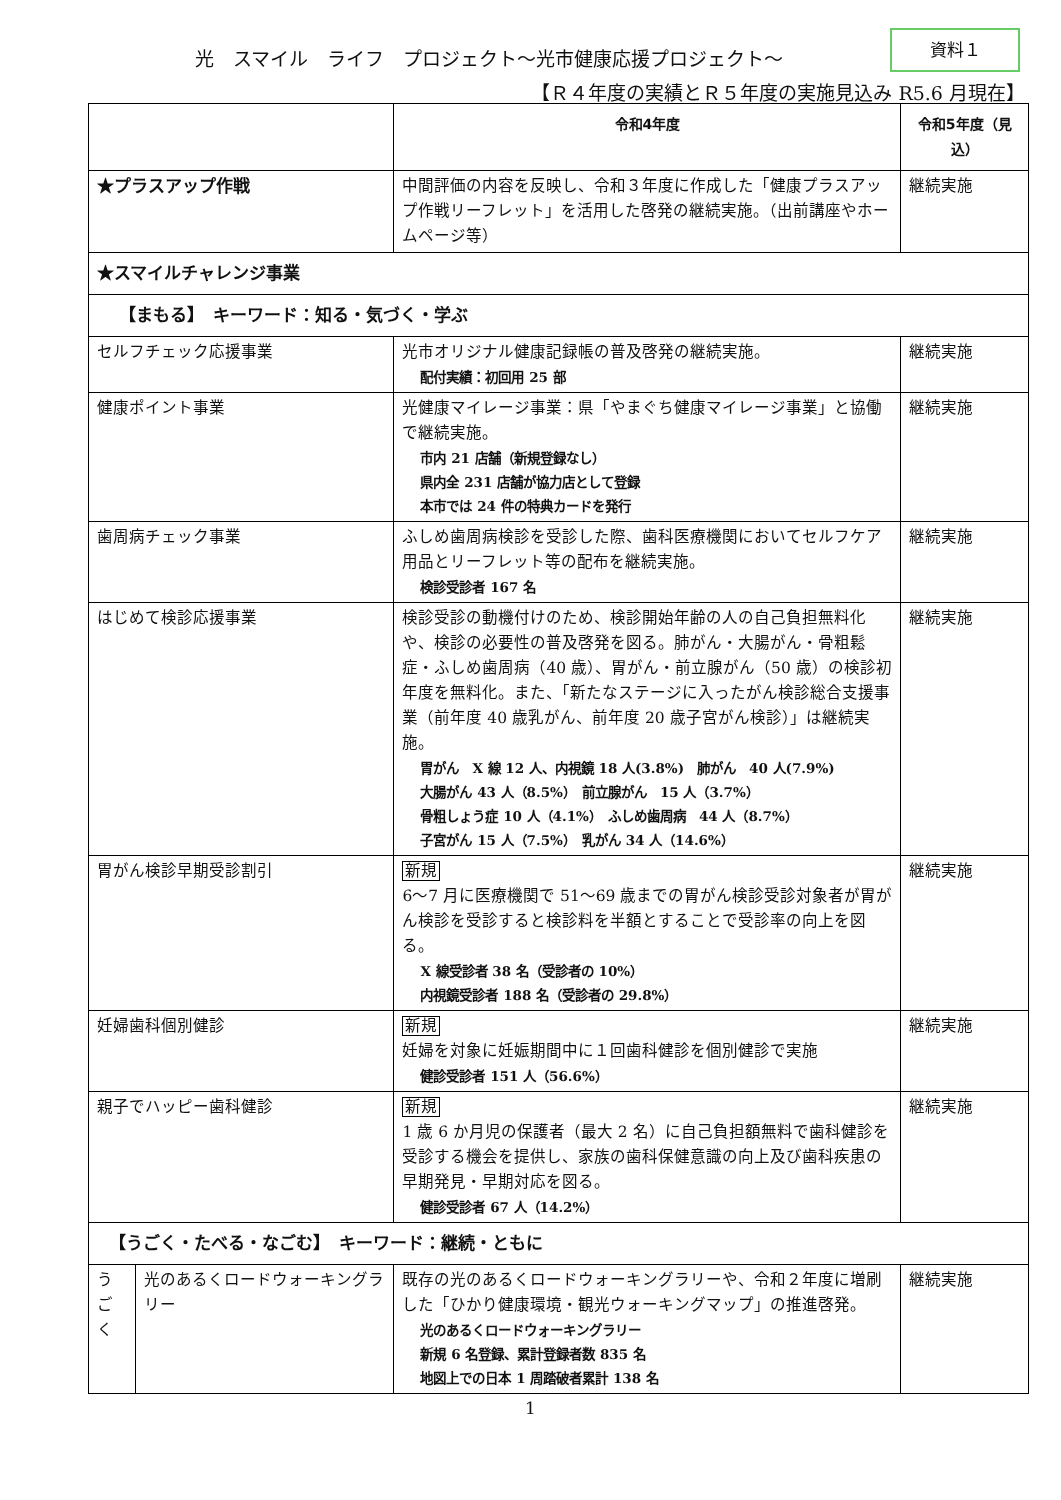光　スマイル　ライフ　プロジェクト～光市健康応援プロジェクト～
資料１
【Ｒ４年度の実績とＲ５年度の実施見込み R5.6 月現在】
| | | 令和4年度 | 令和5年度（見込） |
| --- | --- | --- | --- |
| ★プラスアップ作戦 | | 中間評価の内容を反映し、令和３年度に作成した「健康プラスアップ作戦リーフレット」を活用した啓発の継続実施。（出前講座やホームページ等） | 継続実施 |
| ★スマイルチャレンジ事業 | | | |
| 【まもる】 キーワード：知る・気づく・学ぶ | | | |
| セルフチェック応援事業 | | 光市オリジナル健康記録帳の普及啓発の継続実施。 配付実績：初回用 25 部 | 継続実施 |
| 健康ポイント事業 | | 光健康マイレージ事業：県「やまぐち健康マイレージ事業」と協働で継続実施。 市内 21 店舗（新規登録なし） 県内全 231 店舗が協力店として登録 本市では 24 件の特典カードを発行 | 継続実施 |
| 歯周病チェック事業 | | ふしめ歯周病検診を受診した際、歯科医療機関においてセルフケア用品とリーフレット等の配布を継続実施。 検診受診者 167 名 | 継続実施 |
| はじめて検診応援事業 | | 検診受診の動機付けのため、検診開始年齢の人の自己負担無料化や、検診の必要性の普及啓発を図る。肺がん・大腸がん・骨粗鬆症・ふしめ歯周病（40 歳）、胃がん・前立腺がん（50 歳）の検診初年度を無料化。また、「新たなステージに入ったがん検診総合支援事業（前年度 40 歳乳がん、前年度 20 歳子宮がん検診）」は継続実施。 胃がん X 線 12 人、内視鏡 18 人(3.8%) 肺がん 40 人(7.9%) 大腸がん 43 人（8.5%） 前立腺がん 15 人（3.7%） 骨粗しょう症 10 人（4.1%） ふしめ歯周病 44 人（8.7%） 子宮がん 15 人（7.5%） 乳がん 34 人（14.6%） | 継続実施 |
| 胃がん検診早期受診割引 | | 新規 6～7 月に医療機関で 51～69 歳までの胃がん検診受診対象者が胃がん検診を受診すると検診料を半額とすることで受診率の向上を図る。 X 線受診者 38 名（受診者の 10%） 内視鏡受診者 188 名（受診者の 29.8%） | 継続実施 |
| 妊婦歯科個別健診 | | 新規 妊婦を対象に妊娠期間中に１回歯科健診を個別健診で実施 健診受診者 151 人（56.6%） | 継続実施 |
| 親子でハッピー歯科健診 | | 新規 1 歳 6 か月児の保護者（最大 2 名）に自己負担額無料で歯科健診を受診する機会を提供し、家族の歯科保健意識の向上及び歯科疾患の早期発見・早期対応を図る。 健診受診者 67 人（14.2%） | 継続実施 |
| 【うごく・たべる・なごむ】 キーワード：継続・ともに | | | |
| う ご く | 光のあるくロードウォーキングラリー | 既存の光のあるくロードウォーキングラリーや、令和２年度に増刷した「ひかり健康環境・観光ウォーキングマップ」の推進啓発。 光のあるくロードウォーキングラリー 新規 6 名登録、累計登録者数 835 名 地図上での日本 1 周踏破者累計 138 名 | 継続実施 |
1